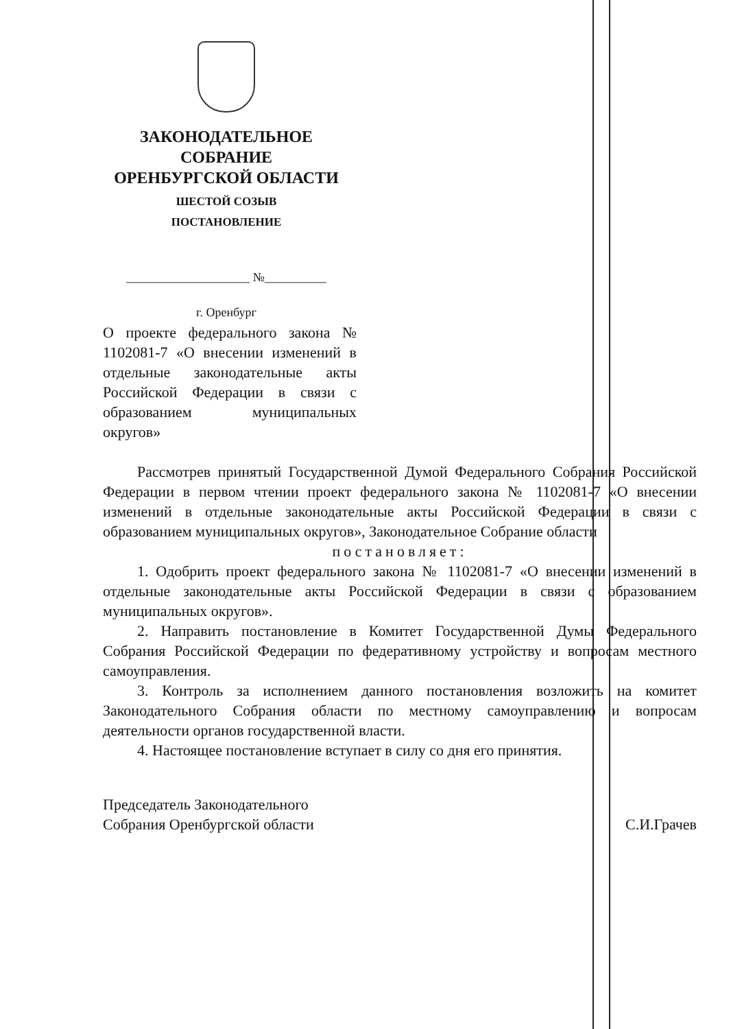ЗАКОНОДАТЕЛЬНОЕ
СОБРАНИЕ
ОРЕНБУРГСКОЙ ОБЛАСТИ
ШЕСТОЙ СОЗЫВ
ПОСТАНОВЛЕНИЕ
____________________ №__________
г. Оренбург
О проекте федерального закона № 1102081-7 «О внесении изменений в отдельные законодательные акты Российской Федерации в связи с образованием муниципальных округов»
Рассмотрев принятый Государственной Думой Федерального Собрания Российской Федерации в первом чтении проект федерального закона № 1102081-7 «О внесении изменений в отдельные законодательные акты Российской Федерации в связи с образованием муниципальных округов», Законодательное Собрание области
постановляет:
1. Одобрить проект федерального закона № 1102081-7 «О внесении изменений в отдельные законодательные акты Российской Федерации в связи с образованием муниципальных округов».
2. Направить постановление в Комитет Государственной Думы Федерального Собрания Российской Федерации по федеративному устройству и вопросам местного самоуправления.
3. Контроль за исполнением данного постановления возложить на комитет Законодательного Собрания области по местному самоуправлению и вопросам деятельности органов государственной власти.
4. Настоящее постановление вступает в силу со дня его принятия.
Председатель Законодательного
Собрания Оренбургской области
С.И.Грачев